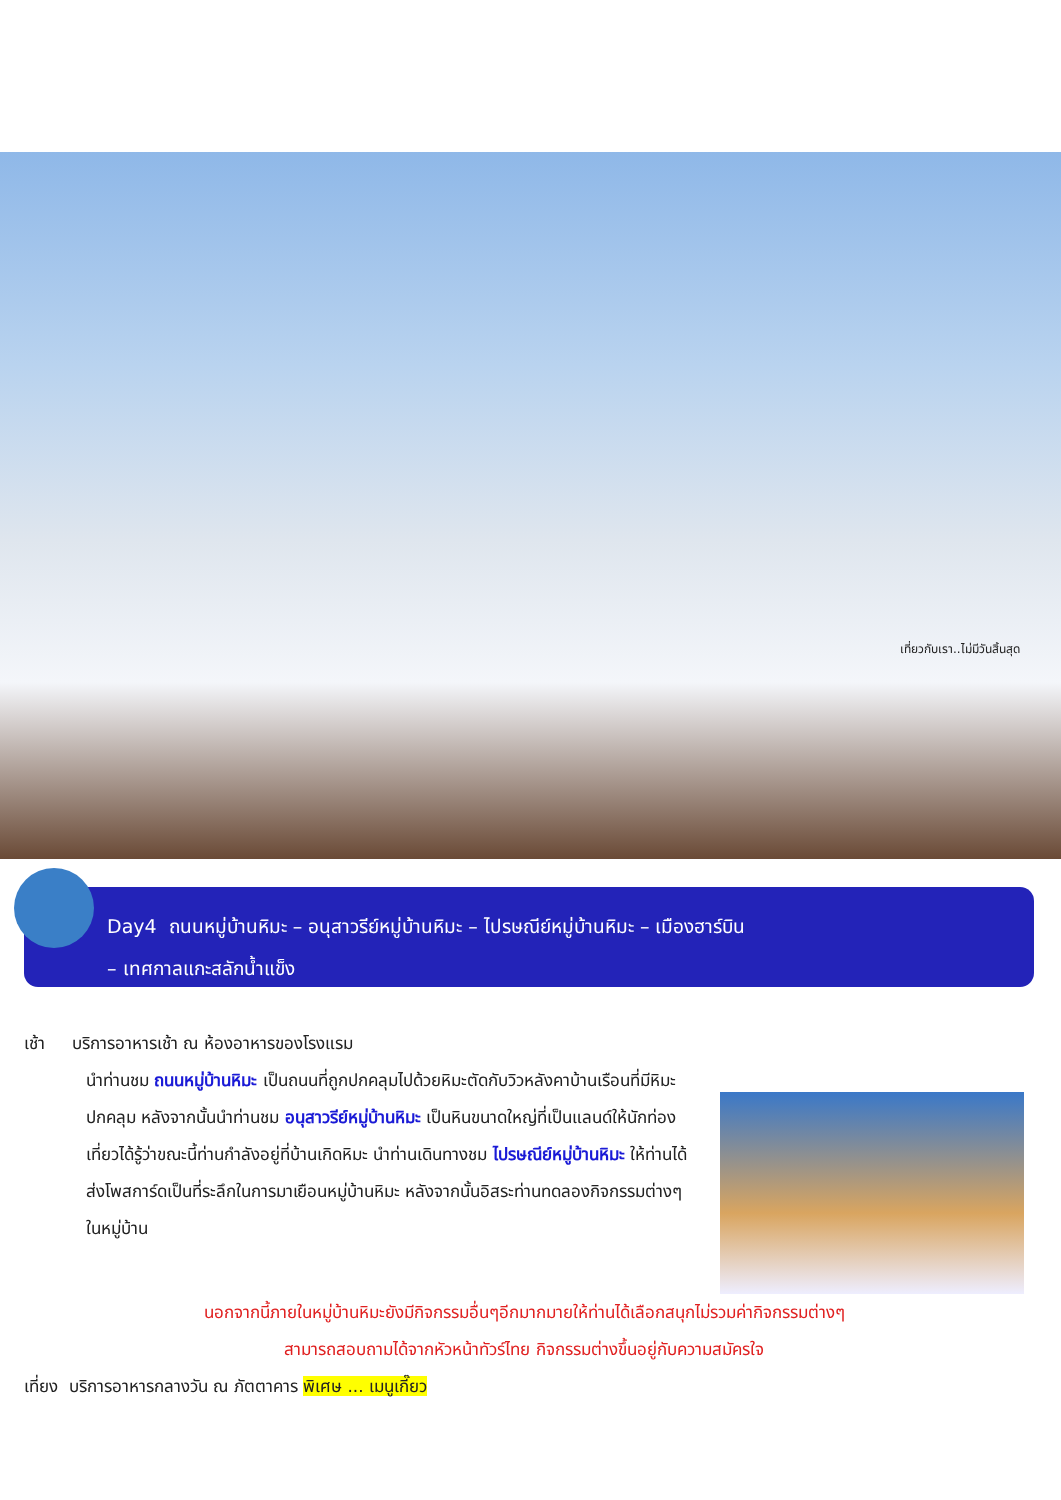เที่ยวกับเรา..ไม่มีวันสิ้นสุด
Day4 ถนนหมู่บ้านหิมะ – อนุสาวรีย์หมู่บ้านหิมะ – ไปรษณีย์หมู่บ้านหิมะ – เมืองฮาร์บิน
– เทศกาลแกะสลักน้ำแข็ง
เช้า บริการอาหารเช้า ณ ห้องอาหารของโรงแรม
นำท่านชม ถนนหมู่บ้านหิมะ เป็นถนนที่ถูกปกคลุมไปด้วยหิมะตัดกับวิวหลังคาบ้านเรือนที่มีหิมะปกคลุม หลังจากนั้นนำท่านชม อนุสาวรีย์หมู่บ้านหิมะ เป็นหินขนาดใหญ่ที่เป็นแลนด์ให้นักท่องเที่ยวได้รู้ว่าขณะนี้ท่านกำลังอยู่ที่บ้านเกิดหิมะ นำท่านเดินทางชม ไปรษณีย์หมู่บ้านหิมะ ให้ท่านได้ส่งโพสการ์ดเป็นที่ระลึกในการมาเยือนหมู่บ้านหิมะ หลังจากนั้นอิสระท่านทดลองกิจกรรมต่างๆในหมู่บ้าน
นอกจากนี้ภายในหมู่บ้านหิมะยังมีกิจกรรมอื่นๆอีกมากมายให้ท่านได้เลือกสนุกไม่รวมค่ากิจกรรมต่างๆ
สามารถสอบถามได้จากหัวหน้าทัวร์ไทย กิจกรรมต่างขึ้นอยู่กับความสมัครใจ
เที่ยง บริการอาหารกลางวัน ณ ภัตตาคาร พิเศษ ... เมนูเกี๊ยว